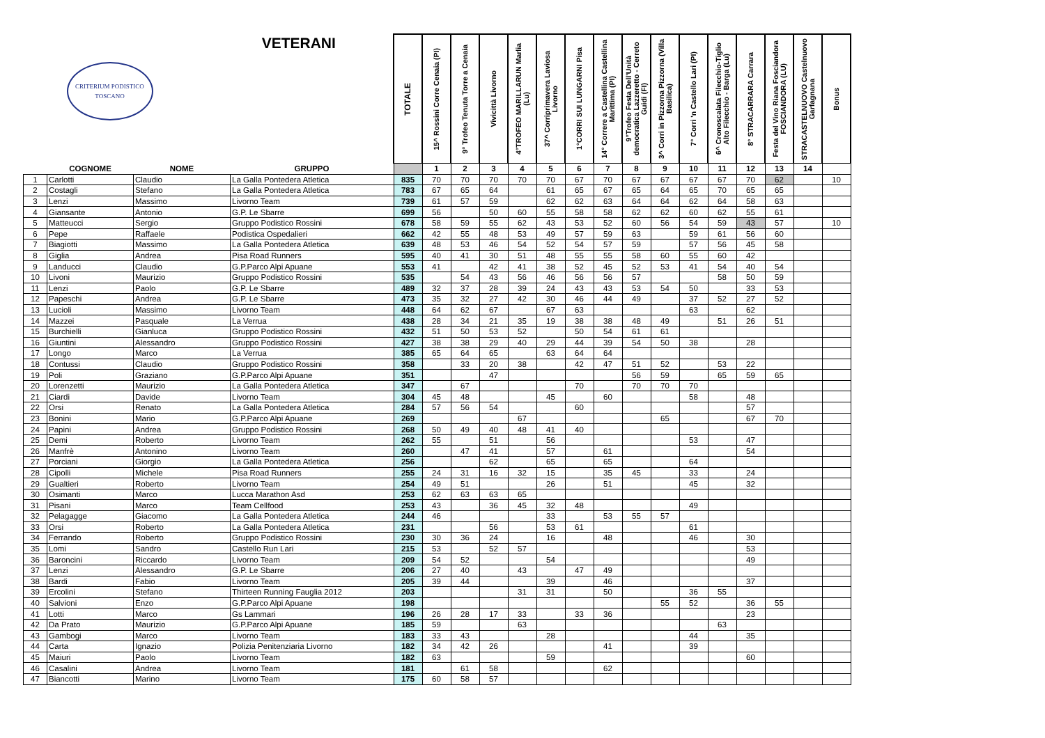| VETERANI CRITERIUM PODISTICO TOSCANO | | | | TOTALE | 15^ Rossini Corre Cenaia (PI) | 9° Trofeo Tenuta Torre a Cenaia | Vivicittà Livorno | 4°TROFEO MARILLARUN Marlia (Lu) | 37^ Corriprimavera Laviosa Livorno | 1°CORRI SUI LUNGARNI Pisa | 14° Correre a Castellina Castellina Marittima (PI) | 9°Trofeo Festa Dell'Unità democratica Lazzeretto - Cerreto Guidi (FI) | 3^ Corri in Pizzorna Pizzorna (Villa Basilica) | 7° Corri 'n Castello Lari (PI) | 6^ Cronoscalata Filecchio-Tiglio Alto Filecchio - Barga (Lu) | 8° STRACARRARA Carrara | Festa del Vino Riana Fosciandora FOSCIANDORA (LU) | STRACASTELNUOVO Castelnuovo Garfagnana | Bonus |
| | COGNOME | NOME | GRUPPO | | 1 | 2 | 3 | 4 | 5 | 6 | 7 | 8 | 9 | 10 | 11 | 12 | 13 | 14 | |
| 1 | Carlotti | Claudio | La Galla Pontedera Atletica | 835 | 70 | 70 | 70 | 70 | 70 | 67 | 70 | 67 | 67 | 67 | 67 | 70 | 62 | | 10 |
| 2 | Costagli | Stefano | La Galla Pontedera Atletica | 783 | 67 | 65 | 64 | | 61 | 65 | 67 | 65 | 64 | 65 | 70 | 65 | 65 | | |
| 3 | Lenzi | Massimo | Livorno Team | 739 | 61 | 57 | 59 | | 62 | 62 | 63 | 64 | 64 | 62 | 64 | 58 | 63 | | |
| 4 | Giansante | Antonio | G.P. Le Sbarre | 699 | 56 | | 50 | 60 | 55 | 58 | 58 | 62 | 62 | 60 | 62 | 55 | 61 | | |
| 5 | Matteucci | Sergio | Gruppo Podistico Rossini | 678 | 58 | 59 | 55 | 62 | 43 | 53 | 52 | 60 | 56 | 54 | 59 | 43 | 57 | | 10 |
| 6 | Pepe | Raffaele | Podistica Ospedalieri | 662 | 42 | 55 | 48 | 53 | 49 | 57 | 59 | 63 | | 59 | 61 | 56 | 60 | | |
| 7 | Biagiotti | Massimo | La Galla Pontedera Atletica | 639 | 48 | 53 | 46 | 54 | 52 | 54 | 57 | 59 | | 57 | 56 | 45 | 58 | | |
| 8 | Giglia | Andrea | Pisa Road Runners | 595 | 40 | 41 | 30 | 51 | 48 | 55 | 55 | 58 | 60 | 55 | 60 | 42 | | | |
| 9 | Landucci | Claudio | G.P.Parco Alpi Apuane | 553 | 41 | | 42 | 41 | 38 | 52 | 45 | 52 | 53 | 41 | 54 | 40 | 54 | | |
| 10 | Livoni | Maurizio | Gruppo Podistico Rossini | 535 | | 54 | 43 | 56 | 46 | 56 | 56 | 57 | | | 58 | 50 | 59 | | |
| 11 | Lenzi | Paolo | G.P. Le Sbarre | 489 | 32 | 37 | 28 | 39 | 24 | 43 | 43 | 53 | 54 | 50 | | 33 | 53 | | |
| 12 | Papeschi | Andrea | G.P. Le Sbarre | 473 | 35 | 32 | 27 | 42 | 30 | 46 | 44 | 49 | | 37 | 52 | 27 | 52 | | |
| 13 | Lucioli | Massimo | Livorno Team | 448 | 64 | 62 | 67 | | 67 | 63 | | | | 63 | | 62 | | | |
| 14 | Mazzei | Pasquale | La Verrua | 438 | 28 | 34 | 21 | 35 | 19 | 38 | 38 | 48 | 49 | | 51 | 26 | 51 | | |
| 15 | Burchielli | Gianluca | Gruppo Podistico Rossini | 432 | 51 | 50 | 53 | 52 | | 50 | 54 | 61 | 61 | | | | | | |
| 16 | Giuntini | Alessandro | Gruppo Podistico Rossini | 427 | 38 | 38 | 29 | 40 | 29 | 44 | 39 | 54 | 50 | 38 | | 28 | | | |
| 17 | Longo | Marco | La Verrua | 385 | 65 | 64 | 65 | | 63 | 64 | 64 | | | | | | | | |
| 18 | Contussi | Claudio | Gruppo Podistico Rossini | 358 | | 33 | 20 | 38 | | 42 | 47 | 51 | 52 | | 53 | 22 | | | |
| 19 | Poli | Graziano | G.P.Parco Alpi Apuane | 351 | | | 47 | | | | | 56 | 59 | | 65 | 59 | 65 | | |
| 20 | Lorenzetti | Maurizio | La Galla Pontedera Atletica | 347 | | 67 | | | | 70 | | 70 | 70 | 70 | | | | | |
| 21 | Ciardi | Davide | Livorno Team | 304 | 45 | 48 | | | 45 | | 60 | | | 58 | | 48 | | | |
| 22 | Orsi | Renato | La Galla Pontedera Atletica | 284 | 57 | 56 | 54 | | | 60 | | | | | | 57 | | | |
| 23 | Bonini | Mario | G.P.Parco Alpi Apuane | 269 | | | | 67 | | | | | 65 | | | 67 | 70 | | |
| 24 | Papini | Andrea | Gruppo Podistico Rossini | 268 | 50 | 49 | 40 | 48 | 41 | 40 | | | | | | | | | |
| 25 | Demi | Roberto | Livorno Team | 262 | 55 | | 51 | | 56 | | | | | 53 | | 47 | | | |
| 26 | Manfrè | Antonino | Livorno Team | 260 | | 47 | 41 | | 57 | | 61 | | | | | 54 | | | |
| 27 | Porciani | Giorgio | La Galla Pontedera Atletica | 256 | | | 62 | | 65 | | 65 | | | 64 | | | | | |
| 28 | Cipolli | Michele | Pisa Road Runners | 255 | 24 | 31 | 16 | 32 | 15 | | 35 | 45 | | 33 | | 24 | | | |
| 29 | Gualtieri | Roberto | Livorno Team | 254 | 49 | 51 | | | 26 | | 51 | | | 45 | | 32 | | | |
| 30 | Osimanti | Marco | Lucca Marathon Asd | 253 | 62 | 63 | 63 | 65 | | | | | | | | | | | |
| 31 | Pisani | Marco | Team Cellfood | 253 | 43 | | 36 | 45 | 32 | 48 | | | | 49 | | | | | |
| 32 | Pelagagge | Giacomo | La Galla Pontedera Atletica | 244 | 46 | | | | 33 | | 53 | 55 | 57 | | | | | | |
| 33 | Orsi | Roberto | La Galla Pontedera Atletica | 231 | | | 56 | | 53 | 61 | | | | 61 | | | | | |
| 34 | Ferrando | Roberto | Gruppo Podistico Rossini | 230 | 30 | 36 | 24 | | 16 | | 48 | | | 46 | | 30 | | | |
| 35 | Lomi | Sandro | Castello Run Lari | 215 | 53 | | 52 | 57 | | | | | | | | 53 | | | |
| 36 | Baroncini | Riccardo | Livorno Team | 209 | 54 | 52 | | | 54 | | | | | | | 49 | | | |
| 37 | Lenzi | Alessandro | G.P. Le Sbarre | 206 | 27 | 40 | | 43 | | 47 | 49 | | | | | | | | |
| 38 | Bardi | Fabio | Livorno Team | 205 | 39 | 44 | | | 39 | | 46 | | | | | 37 | | | |
| 39 | Ercolini | Stefano | Thirteen Running Fauglia 2012 | 203 | | | | 31 | 31 | | 50 | | | 36 | 55 | | | | |
| 40 | Salvioni | Enzo | G.P.Parco Alpi Apuane | 198 | | | | | | | | | 55 | 52 | | 36 | 55 | | |
| 41 | Lotti | Marco | Gs Lammari | 196 | 26 | 28 | 17 | 33 | | 33 | 36 | | | | | 23 | | | |
| 42 | Da Prato | Maurizio | G.P.Parco Alpi Apuane | 185 | 59 | | | 63 | | | | | | | 63 | | | | |
| 43 | Gambogi | Marco | Livorno Team | 183 | 33 | 43 | | | 28 | | | | | 44 | | 35 | | | |
| 44 | Carta | Ignazio | Polizia Penitenziaria Livorno | 182 | 34 | 42 | 26 | | | | 41 | | | 39 | | | | | |
| 45 | Maiuri | Paolo | Livorno Team | 182 | 63 | | | | 59 | | | | | | | 60 | | | |
| 46 | Casalini | Andrea | Livorno Team | 181 | | 61 | 58 | | | | 62 | | | | | | | | |
| 47 | Biancotti | Marino | Livorno Team | 175 | 60 | 58 | 57 | | | | | | | | | | | | |